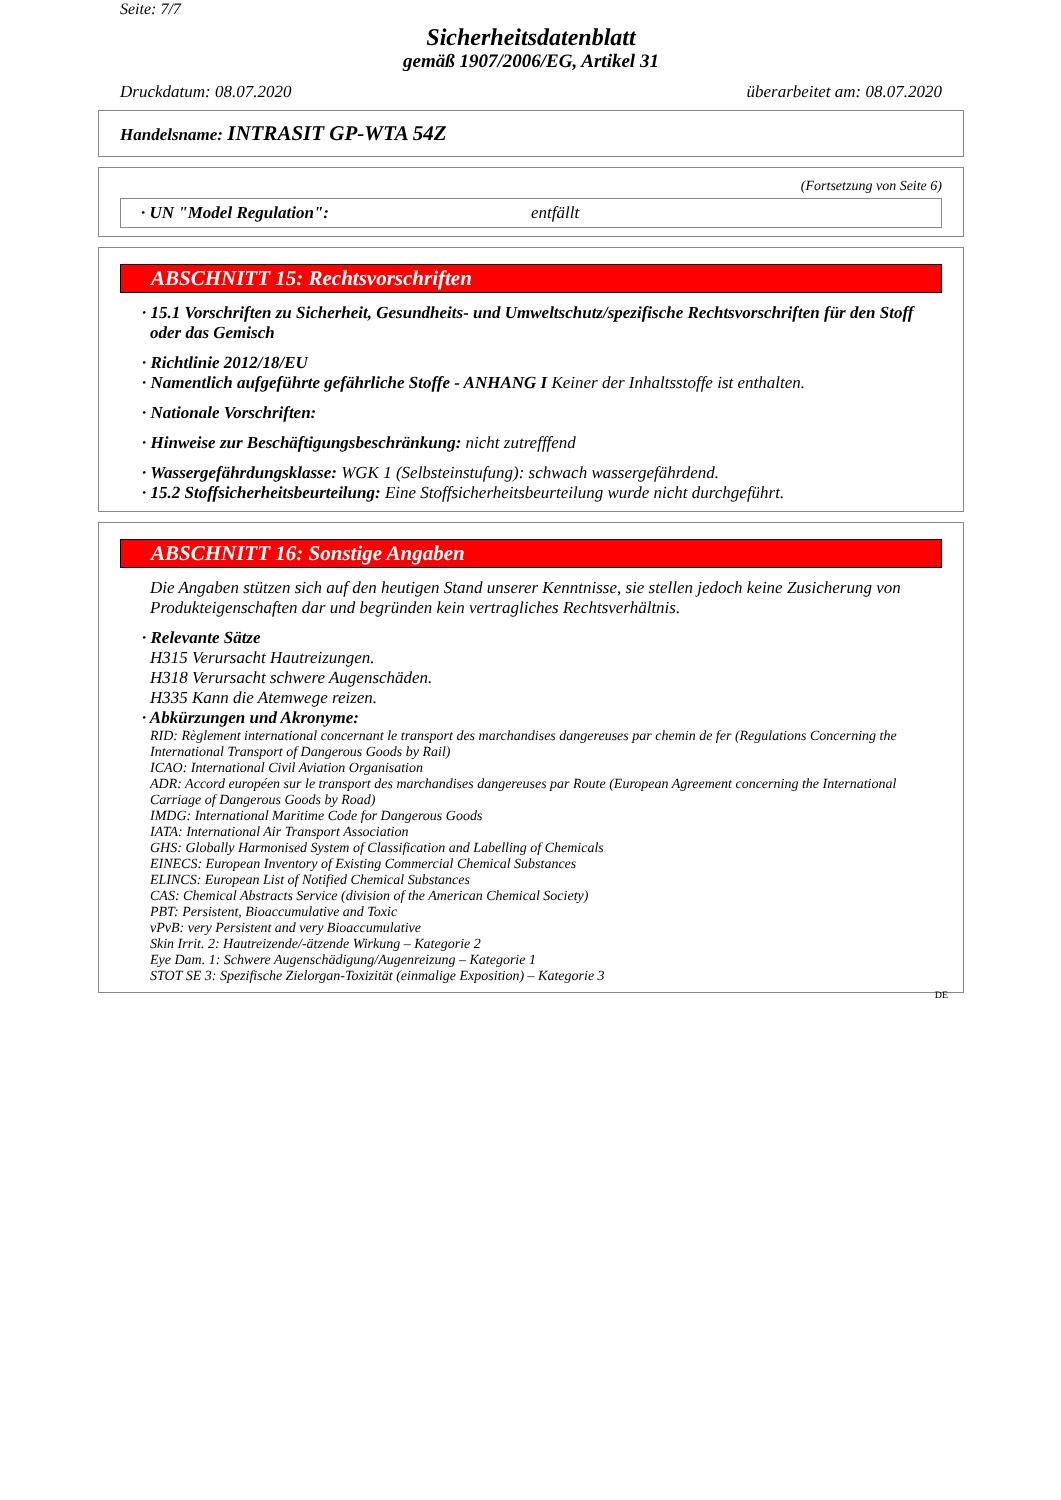Seite: 7/7
Sicherheitsdatenblatt
gemäß 1907/2006/EG, Artikel 31
Druckdatum: 08.07.2020 überarbeitet am: 08.07.2020
Handelsname: INTRASIT GP-WTA 54Z
(Fortsetzung von Seite 6)
· UN "Model Regulation": entfällt
ABSCHNITT 15: Rechtsvorschriften
· 15.1 Vorschriften zu Sicherheit, Gesundheits- und Umweltschutz/spezifische Rechtsvorschriften für den Stoff oder das Gemisch
· Richtlinie 2012/18/EU
· Namentlich aufgeführte gefährliche Stoffe - ANHANG I Keiner der Inhaltsstoffe ist enthalten.
· Nationale Vorschriften:
· Hinweise zur Beschäftigungsbeschränkung: nicht zutrefffend
· Wassergefährdungsklasse: WGK 1 (Selbsteinstufung): schwach wassergefährdend.
· 15.2 Stoffsicherheitsbeurteilung: Eine Stoffsicherheitsbeurteilung wurde nicht durchgeführt.
ABSCHNITT 16: Sonstige Angaben
Die Angaben stützen sich auf den heutigen Stand unserer Kenntnisse, sie stellen jedoch keine Zusicherung von Produkteigenschaften dar und begründen kein vertragliches Rechtsverhältnis.
· Relevante Sätze
H315 Verursacht Hautreizungen.
H318 Verursacht schwere Augenschäden.
H335 Kann die Atemwege reizen.
· Abkürzungen und Akronyme:
RID: Règlement international concernant le transport des marchandises dangereuses par chemin de fer (Regulations Concerning the International Transport of Dangerous Goods by Rail)
ICAO: International Civil Aviation Organisation
ADR: Accord européen sur le transport des marchandises dangereuses par Route (European Agreement concerning the International Carriage of Dangerous Goods by Road)
IMDG: International Maritime Code for Dangerous Goods
IATA: International Air Transport Association
GHS: Globally Harmonised System of Classification and Labelling of Chemicals
EINECS: European Inventory of Existing Commercial Chemical Substances
ELINCS: European List of Notified Chemical Substances
CAS: Chemical Abstracts Service (division of the American Chemical Society)
PBT: Persistent, Bioaccumulative and Toxic
vPvB: very Persistent and very Bioaccumulative
Skin Irrit. 2: Hautreizende/-ätzende Wirkung – Kategorie 2
Eye Dam. 1: Schwere Augenschädigung/Augenreizung – Kategorie 1
STOT SE 3: Spezifische Zielorgan-Toxizität (einmalige Exposition) – Kategorie 3
DE